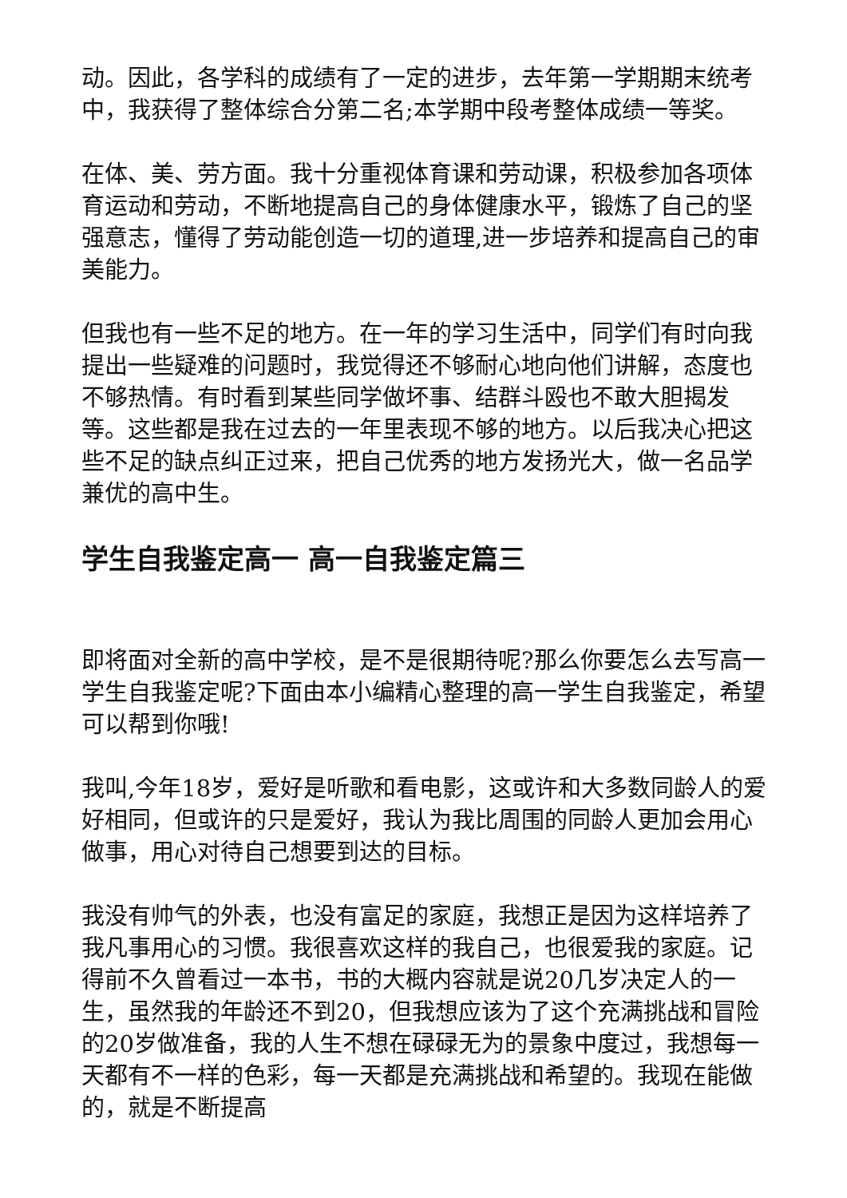动。因此，各学科的成绩有了一定的进步，去年第一学期期末统考中，我获得了整体综合分第二名;本学期中段考整体成绩一等奖。
在体、美、劳方面。我十分重视体育课和劳动课，积极参加各项体育运动和劳动，不断地提高自己的身体健康水平，锻炼了自己的坚强意志，懂得了劳动能创造一切的道理,进一步培养和提高自己的审美能力。
但我也有一些不足的地方。在一年的学习生活中，同学们有时向我提出一些疑难的问题时，我觉得还不够耐心地向他们讲解，态度也不够热情。有时看到某些同学做坏事、结群斗殴也不敢大胆揭发等。这些都是我在过去的一年里表现不够的地方。以后我决心把这些不足的缺点纠正过来，把自己优秀的地方发扬光大，做一名品学兼优的高中生。
学生自我鉴定高一 高一自我鉴定篇三
即将面对全新的高中学校，是不是很期待呢?那么你要怎么去写高一学生自我鉴定呢?下面由本小编精心整理的高一学生自我鉴定，希望可以帮到你哦!
我叫,今年18岁，爱好是听歌和看电影，这或许和大多数同龄人的爱好相同，但或许的只是爱好，我认为我比周围的同龄人更加会用心做事，用心对待自己想要到达的目标。
我没有帅气的外表，也没有富足的家庭，我想正是因为这样培养了我凡事用心的习惯。我很喜欢这样的我自己，也很爱我的家庭。记得前不久曾看过一本书，书的大概内容就是说20几岁决定人的一生，虽然我的年龄还不到20，但我想应该为了这个充满挑战和冒险的20岁做准备，我的人生不想在碌碌无为的景象中度过，我想每一天都有不一样的色彩，每一天都是充满挑战和希望的。我现在能做的，就是不断提高